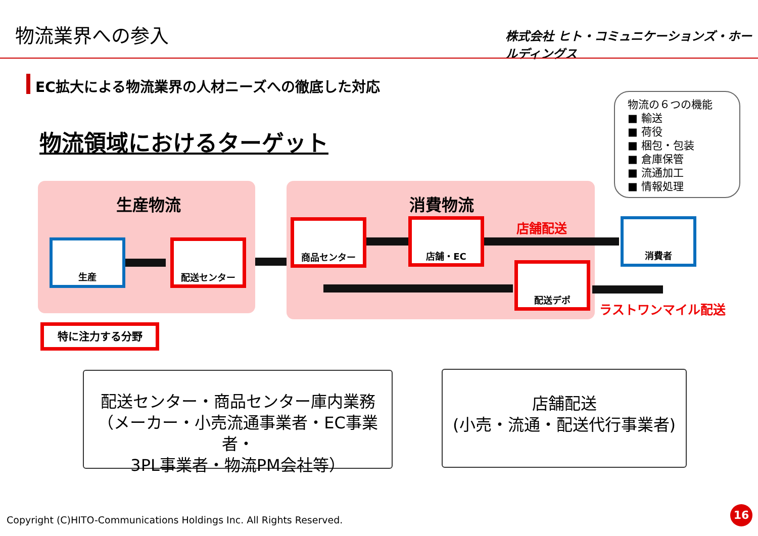物流業界への参入
株式会社 ヒト・コミュニケーションズ・ホールディングス
EC拡大による物流業界の人材ニーズへの徹底した対応
物流領域におけるターゲット
物流の６つの機能
■ 輸送
■ 荷役
■ 梱包・包装
■ 倉庫保管
■ 流通加工
■ 情報処理
生産物流 消費物流
生産 配送センター
商品センター 店舗・EC 消費者
配送デポ
店舗配送
ラストワンマイル配送
特に注力する分野
配送センター・商品センター庫内業務
（メーカー・小売流通事業者・EC事業者・
3PL事業者・物流PM会社等）
店舗配送
(小売・流通・配送代行事業者)
Copyright (C)HITO-Communications Holdings Inc. All Rights Reserved.
16